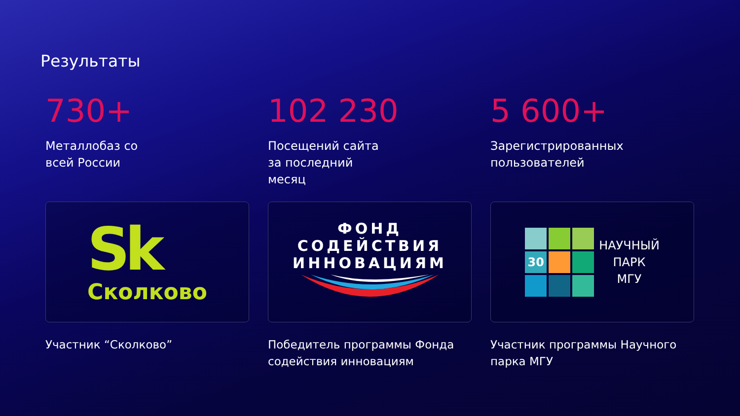Результаты
730+
Металлобаз со
всей России
Sk
Сколково
Участник “Сколково”
102 230
Посещений сайта
за последний
месяц
ФОНД СОДЕЙСТВИЯ
ИННОВАЦИЯМ
Победитель программы Фонда содействия инновациям
5 600+
Зарегистрированных
пользователей
30
НАУЧНЫЙ
ПАРК
МГУ
Участник программы Научного парка МГУ